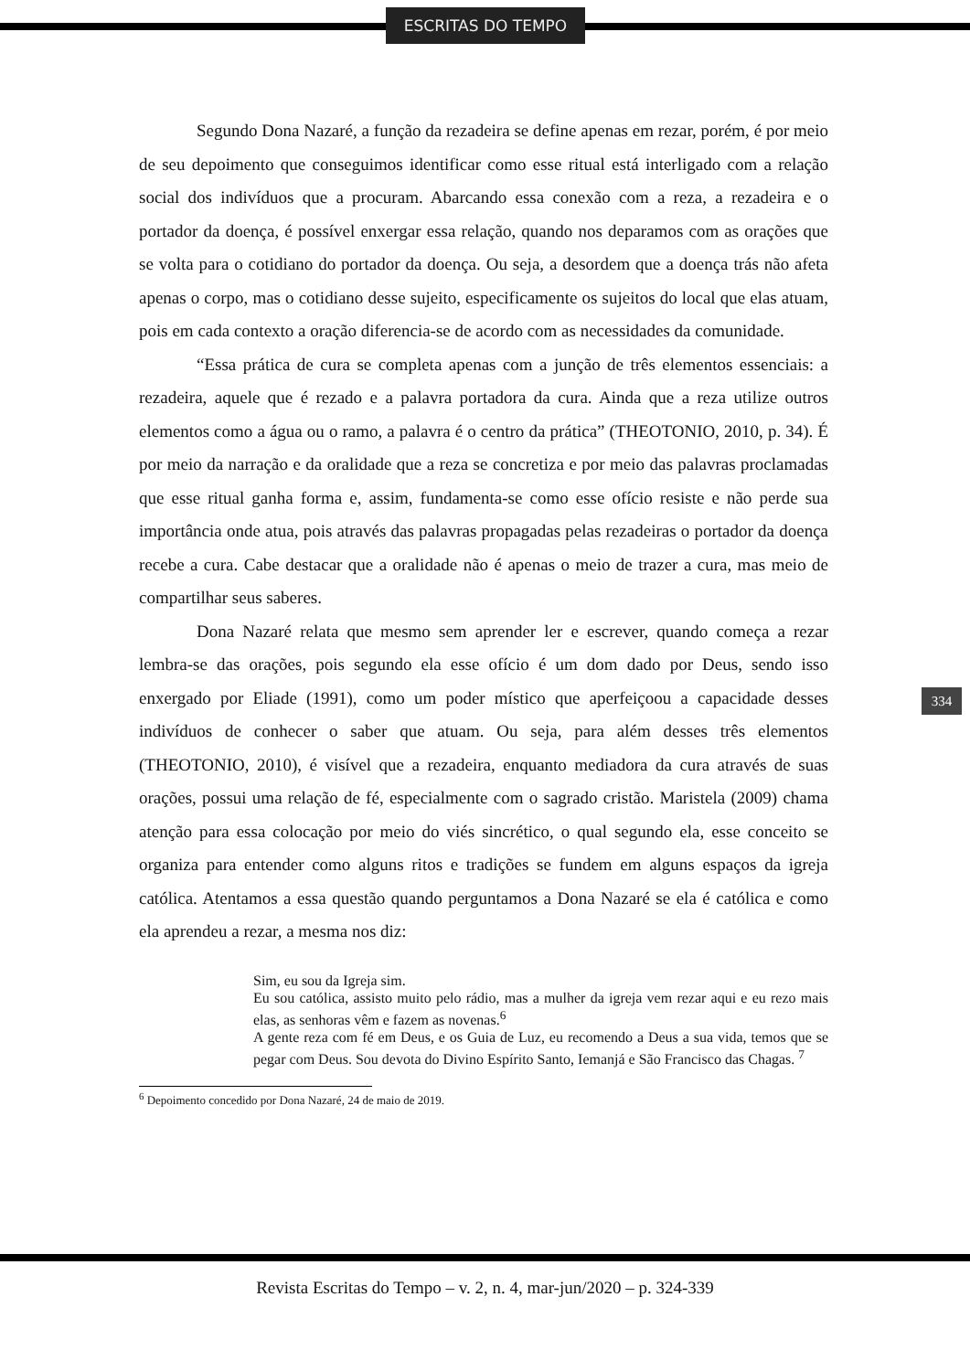ESCRITAS DO TEMPO
Segundo Dona Nazaré, a função da rezadeira se define apenas em rezar, porém, é por meio de seu depoimento que conseguimos identificar como esse ritual está interligado com a relação social dos indivíduos que a procuram. Abarcando essa conexão com a reza, a rezadeira e o portador da doença, é possível enxergar essa relação, quando nos deparamos com as orações que se volta para o cotidiano do portador da doença. Ou seja, a desordem que a doença trás não afeta apenas o corpo, mas o cotidiano desse sujeito, especificamente os sujeitos do local que elas atuam, pois em cada contexto a oração diferencia-se de acordo com as necessidades da comunidade.
“Essa prática de cura se completa apenas com a junção de três elementos essenciais: a rezadeira, aquele que é rezado e a palavra portadora da cura. Ainda que a reza utilize outros elementos como a água ou o ramo, a palavra é o centro da prática” (THEOTONIO, 2010, p. 34). É por meio da narração e da oralidade que a reza se concretiza e por meio das palavras proclamadas que esse ritual ganha forma e, assim, fundamenta-se como esse ofício resiste e não perde sua importância onde atua, pois através das palavras propagadas pelas rezadeiras o portador da doença recebe a cura. Cabe destacar que a oralidade não é apenas o meio de trazer a cura, mas meio de compartilhar seus saberes.
Dona Nazaré relata que mesmo sem aprender ler e escrever, quando começa a rezar lembra-se das orações, pois segundo ela esse ofício é um dom dado por Deus, sendo isso enxergado por Eliade (1991), como um poder místico que aperfeiçoou a capacidade desses indivíduos de conhecer o saber que atuam. Ou seja, para além desses três elementos (THEOTONIO, 2010), é visível que a rezadeira, enquanto mediadora da cura através de suas orações, possui uma relação de fé, especialmente com o sagrado cristão. Maristela (2009) chama atenção para essa colocação por meio do viés sincrético, o qual segundo ela, esse conceito se organiza para entender como alguns ritos e tradições se fundem em alguns espaços da igreja católica. Atentamos a essa questão quando perguntamos a Dona Nazaré se ela é católica e como ela aprendeu a rezar, a mesma nos diz:
Sim, eu sou da Igreja sim.
Eu sou católica, assisto muito pelo rádio, mas a mulher da igreja vem rezar aqui e eu rezo mais elas, as senhoras vêm e fazem as novenas.<sup>6</sup>
A gente reza com fé em Deus, e os Guia de Luz, eu recomendo a Deus a sua vida, temos que se pegar com Deus. Sou devota do Divino Espírito Santo, Iemanjá e São Francisco das Chagas. <sup>7</sup>
<sup>6</sup> Depoimento concedido por Dona Nazaré, 24 de maio de 2019.
334
Revista Escritas do Tempo – v. 2, n. 4, mar-jun/2020 – p. 324-339